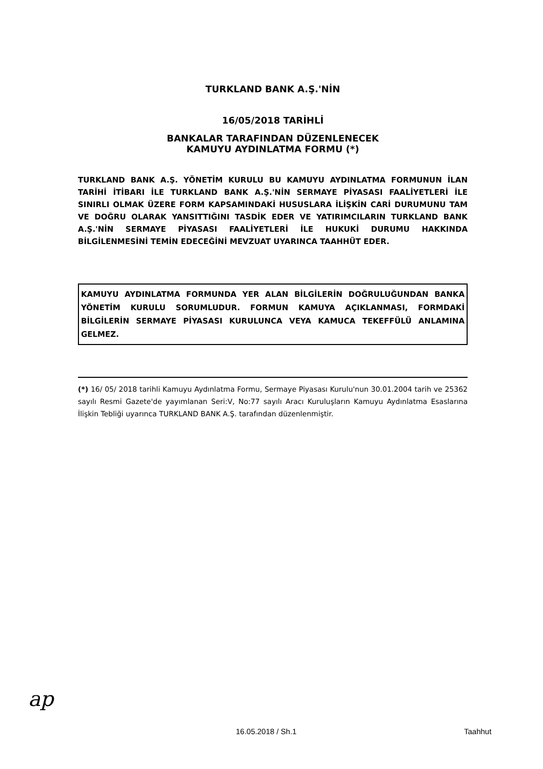TURKLAND BANK A.Ş.'NİN
16/05/2018 TARİHLİ
BANKALAR TARAFINDAN DÜZENLENECEK
KAMUYU AYDINLATMA FORMU (*)
TURKLAND BANK A.Ş. YÖNETİM KURULU BU KAMUYU AYDINLATMA FORMUNUN İLAN TARİHİ İTİBARI İLE TURKLAND BANK A.Ş.'NİN SERMAYE PİYASASI FAALİYETLERİ İLE SINIRLI OLMAK ÜZERE FORM KAPSAMINDAKİ HUSUSLARA İLİŞKİN CARİ DURUMUNU TAM VE DOĞRU OLARAK YANSITTIĞINI TASDİK EDER VE YATIRIMCILARIN TURKLAND BANK A.Ş.'NİN SERMAYE PİYASASI FAALİYETLERİ İLE HUKUKİ DURUMU HAKKINDA BİLGİLENMESİNİ TEMİN EDECEĞİNİ MEVZUAT UYARINCA TAAHHÜT EDER.
KAMUYU AYDINLATMA FORMUNDA YER ALAN BİLGİLERİN DOĞRULUĞUNDAN BANKA YÖNETİM KURULU SORUMLUDUR. FORMUN KAMUYA AÇIKLANMASI, FORMDAKİ BİLGİLERİN SERMAYE PİYASASI KURULUNCA VEYA KAMUCA TEKEFFÜLÜ ANLAMINA GELMEZ.
(*) 16/ 05/ 2018 tarihli Kamuyu Aydınlatma Formu, Sermaye Piyasası Kurulu'nun 30.01.2004 tarih ve 25362 sayılı Resmi Gazete'de yayımlanan Seri:V, No:77 sayılı Aracı Kuruluşların Kamuyu Aydınlatma Esaslarına İlişkin Tebliği uyarınca TURKLAND BANK A.Ş. tarafından düzenlenmiştir.
ap
16.05.2018 / Sh.1 Taahhut